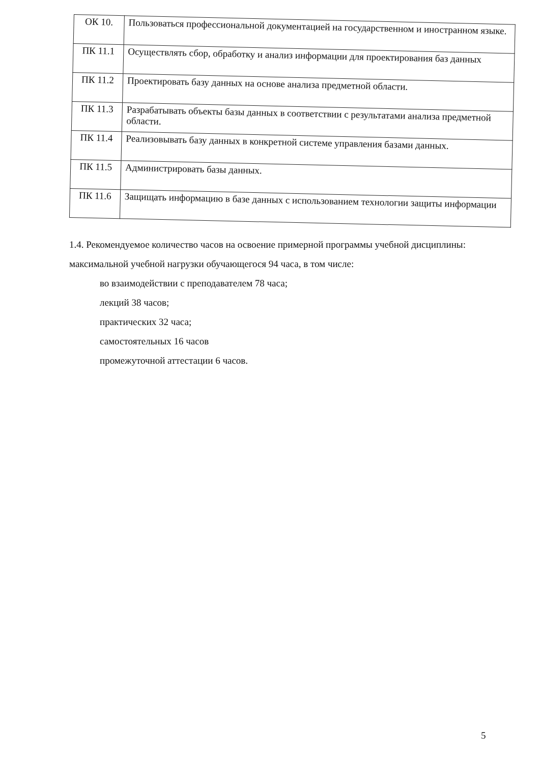| ОК 10. | Пользоваться профессиональной документацией на государственном и иностранном языке. |
| ПК 11.1 | Осуществлять сбор, обработку и анализ информации для проектирования баз данных |
| ПК 11.2 | Проектировать базу данных на основе анализа предметной области. |
| ПК 11.3 | Разрабатывать объекты базы данных в соответствии с результатами анализа предметной области. |
| ПК 11.4 | Реализовывать базу данных в конкретной системе управления базами данных. |
| ПК 11.5 | Администрировать базы данных. |
| ПК 11.6 | Защищать информацию в базе данных с использованием технологии защиты информации |
1.4. Рекомендуемое количество часов на освоение примерной программы учебной дисциплины:
максимальной учебной нагрузки обучающегося 94 часа, в том числе:
во взаимодействии с преподавателем 78 часа;
лекций 38 часов;
практических 32 часа;
самостоятельных 16 часов
промежуточной аттестации 6 часов.
5